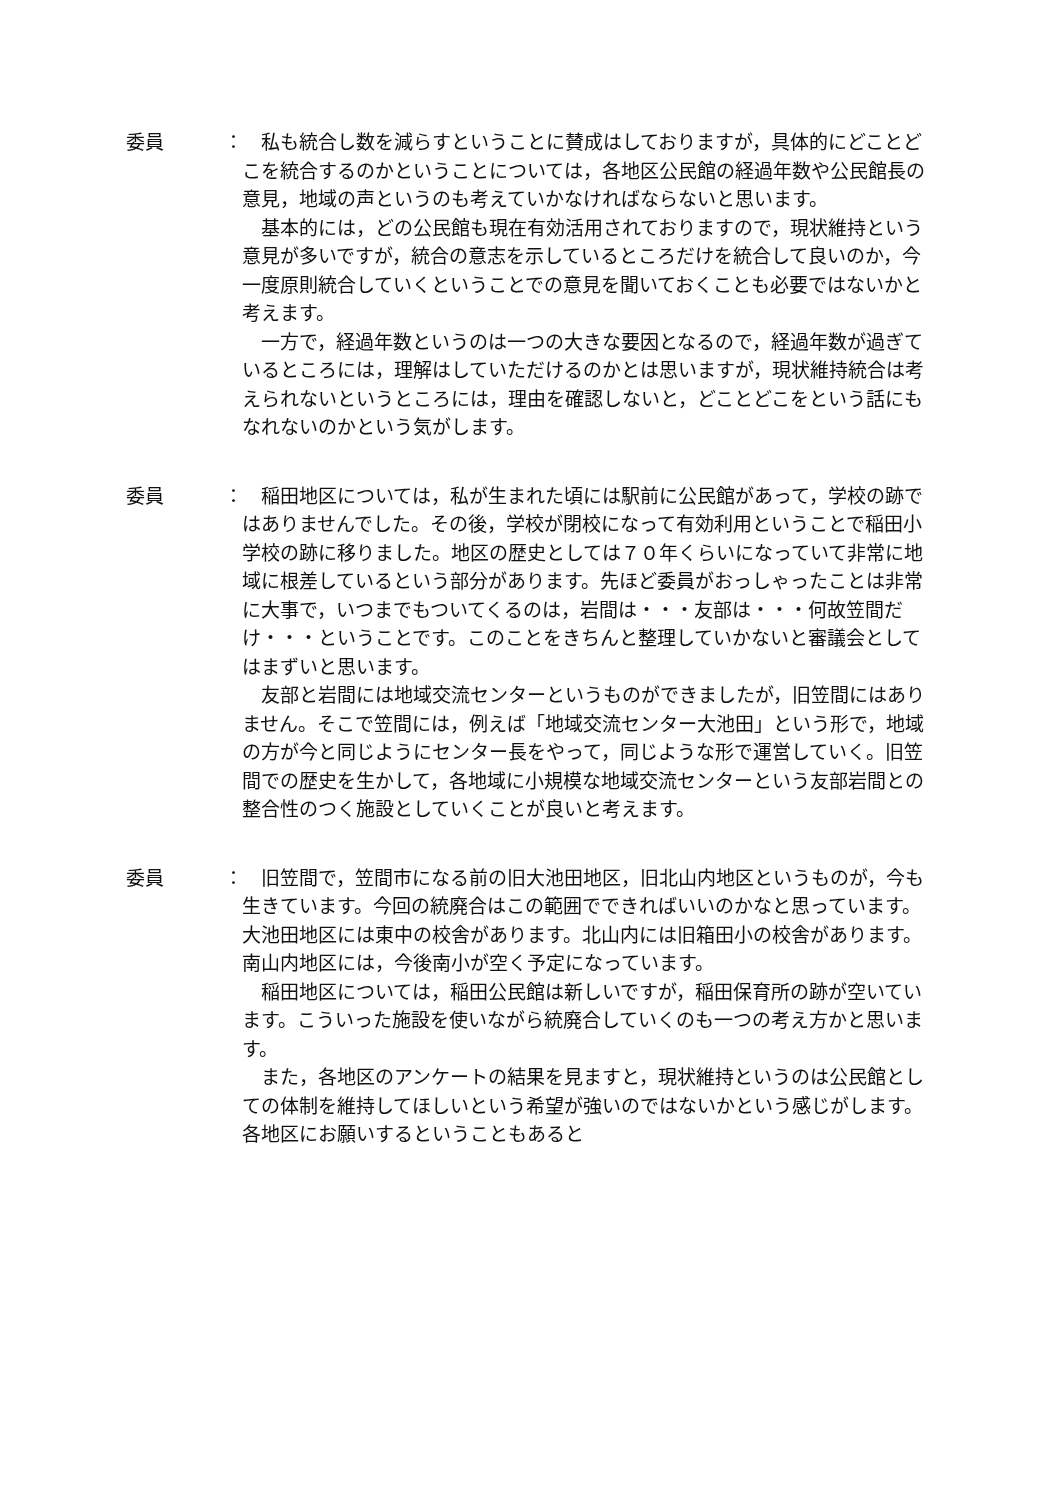委員 ：
　私も統合し数を減らすということに賛成はしておりますが，具体的にどことどこを統合するのかということについては，各地区公民館の経過年数や公民館長の意見，地域の声というのも考えていかなければならないと思います。
　基本的には，どの公民館も現在有効活用されておりますので，現状維持という意見が多いですが，統合の意志を示しているところだけを統合して良いのか，今一度原則統合していくということでの意見を聞いておくことも必要ではないかと考えます。
　一方で，経過年数というのは一つの大きな要因となるので，経過年数が過ぎているところには，理解はしていただけるのかとは思いますが，現状維持統合は考えられないというところには，理由を確認しないと，どことどこをという話にもなれないのかという気がします。
委員 ：
　稲田地区については，私が生まれた頃には駅前に公民館があって，学校の跡ではありませんでした。その後，学校が閉校になって有効利用ということで稲田小学校の跡に移りました。地区の歴史としては７０年くらいになっていて非常に地域に根差しているという部分があります。先ほど委員がおっしゃったことは非常に大事で，いつまでもついてくるのは，岩間は・・・友部は・・・何故笠間だけ・・・ということです。このことをきちんと整理していかないと審議会としてはまずいと思います。
　友部と岩間には地域交流センターというものができましたが，旧笠間にはありません。そこで笠間には，例えば「地域交流センター大池田」という形で，地域の方が今と同じようにセンター長をやって，同じような形で運営していく。旧笠間での歴史を生かして，各地域に小規模な地域交流センターという友部岩間との整合性のつく施設としていくことが良いと考えます。
委員 ：
　旧笠間で，笠間市になる前の旧大池田地区，旧北山内地区というものが，今も生きています。今回の統廃合はこの範囲でできればいいのかなと思っています。大池田地区には東中の校舎があります。北山内には旧箱田小の校舎があります。南山内地区には，今後南小が空く予定になっています。
　稲田地区については，稲田公民館は新しいですが，稲田保育所の跡が空いています。こういった施設を使いながら統廃合していくのも一つの考え方かと思います。
　また，各地区のアンケートの結果を見ますと，現状維持というのは公民館としての体制を維持してほしいという希望が強いのではないかという感じがします。各地区にお願いするということもあると